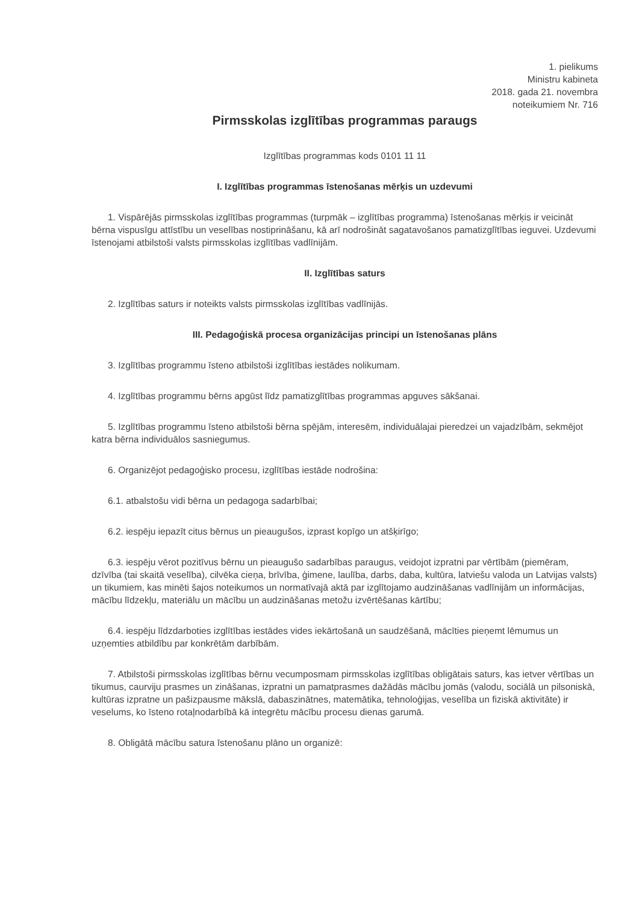1. pielikums
Ministru kabineta
2018. gada 21. novembra
noteikumiem Nr. 716
Pirmsskolas izglītības programmas paraugs
Izglītības programmas kods 0101 11 11
I. Izglītības programmas īstenošanas mērķis un uzdevumi
1. Vispārējās pirmsskolas izglītības programmas (turpmāk – izglītības programma) īstenošanas mērķis ir veicināt bērna vispusīgu attīstību un veselības nostiprināšanu, kā arī nodrošināt sagatavošanos pamatizglītības ieguvei. Uzdevumi īstenojami atbilstoši valsts pirmsskolas izglītības vadlīnijām.
II. Izglītības saturs
2. Izglītības saturs ir noteikts valsts pirmsskolas izglītības vadlīnijās.
III. Pedagoģiskā procesa organizācijas principi un īstenošanas plāns
3. Izglītības programmu īsteno atbilstoši izglītības iestādes nolikumam.
4. Izglītības programmu bērns apgūst līdz pamatizglītības programmas apguves sākšanai.
5. Izglītības programmu īsteno atbilstoši bērna spējām, interesēm, individuālajai pieredzei un vajadzībām, sekmējot katra bērna individuālos sasniegumus.
6. Organizējot pedagoģisko procesu, izglītības iestāde nodrošina:
6.1. atbalstošu vidi bērna un pedagoga sadarbībai;
6.2. iespēju iepazīt citus bērnus un pieaugušos, izprast kopīgo un atšķirīgo;
6.3. iespēju vērot pozitīvus bērnu un pieaugušo sadarbības paraugus, veidojot izpratni par vērtībām (piemēram, dzīvība (tai skaitā veselība), cilvēka cieņa, brīvība, ģimene, laulība, darbs, daba, kultūra, latviešu valoda un Latvijas valsts) un tikumiem, kas minēti šajos noteikumos un normatīvajā aktā par izglītojamo audzināšanas vadlīnijām un informācijas, mācību līdzekļu, materiālu un mācību un audzināšanas metožu izvērtēšanas kārtību;
6.4. iespēju līdzdarboties izglītības iestādes vides iekārtošanā un saudzēšanā, mācīties pieņemt lēmumus un uzņemties atbildību par konkrētām darbībām.
7. Atbilstoši pirmsskolas izglītības bērnu vecumposmam pirmsskolas izglītības obligātais saturs, kas ietver vērtības un tikumus, caurviju prasmes un zināšanas, izpratni un pamatprasmes dažādās mācību jomās (valodu, sociālā un pilsoniskā, kultūras izpratne un pašizpausme mākslā, dabaszinātnes, matemātika, tehnoloģijas, veselība un fiziskā aktivitāte) ir veselums, ko īsteno rotaļnodarbībā kā integrētu mācību procesu dienas garumā.
8. Obligātā mācību satura īstenošanu plāno un organizē: